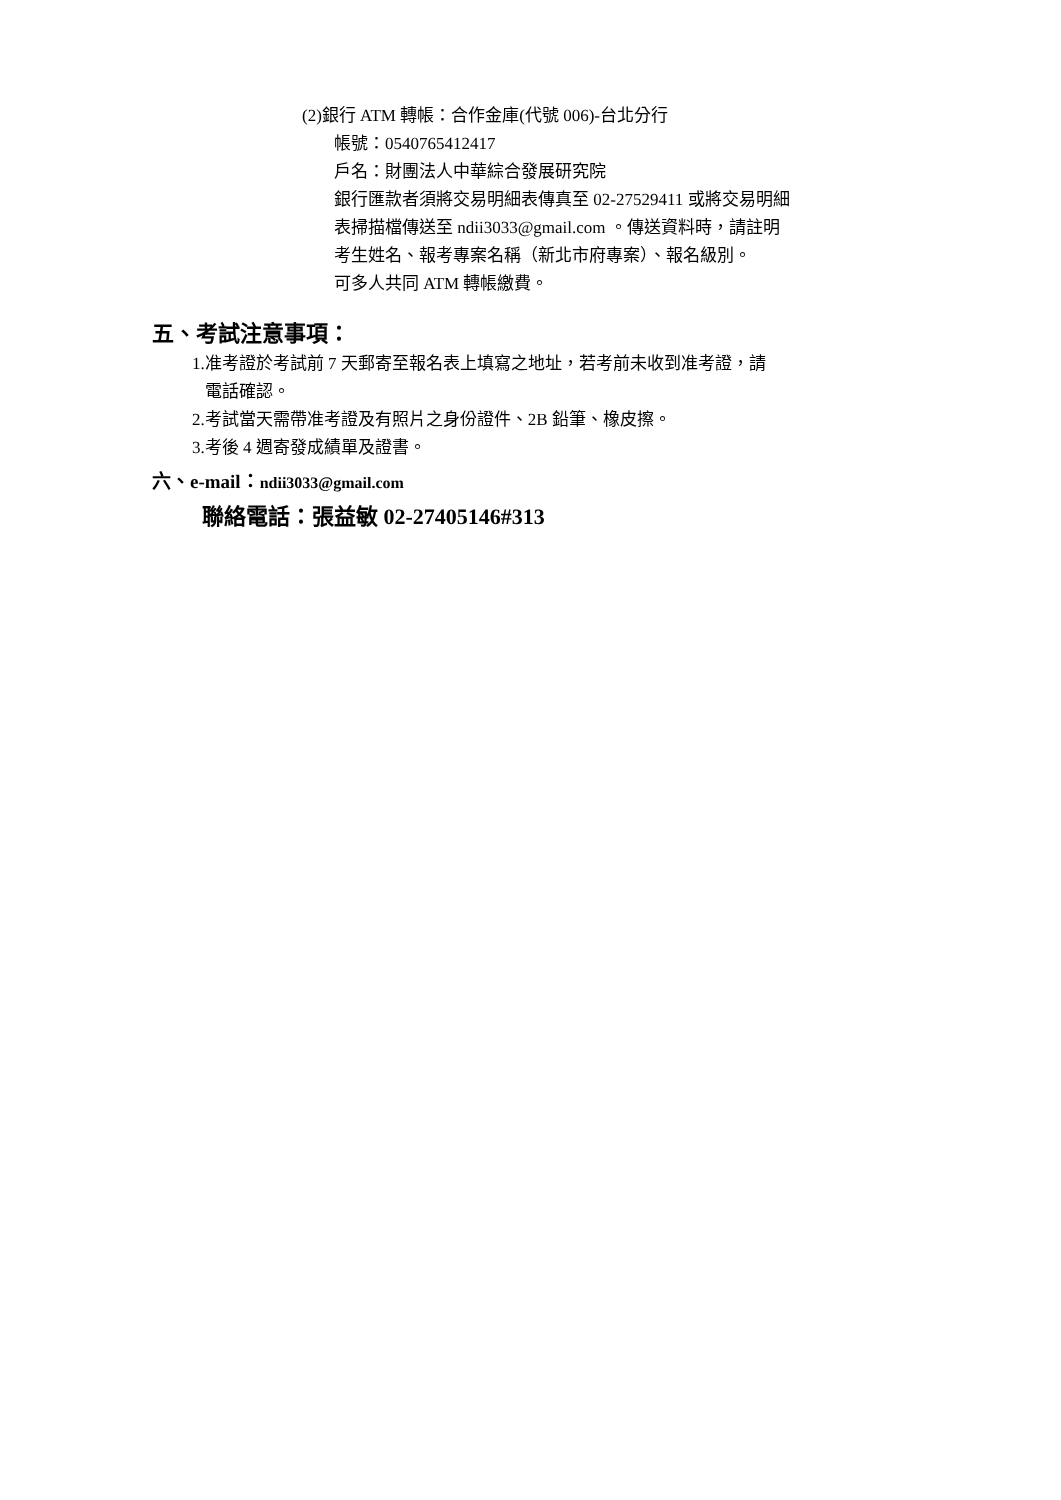(2)銀行 ATM 轉帳：合作金庫(代號 006)-台北分行
帳號：0540765412417
戶名：財團法人中華綜合發展研究院
銀行匯款者須將交易明細表傳真至 02-27529411 或將交易明細
表掃描檔傳送至 ndii3033@gmail.com 。傳送資料時，請註明
考生姓名、報考專案名稱（新北市府專案）、報名級別。
可多人共同 ATM 轉帳繳費。
五、考試注意事項：
1.准考證於考試前 7 天郵寄至報名表上填寫之地址，若考前未收到准考證，請
電話確認。
2.考試當天需帶准考證及有照片之身份證件、2B 鉛筆、橡皮擦。
3.考後 4 週寄發成績單及證書。
六、e-mail：ndii3033@gmail.com
聯絡電話：張益敏 02-27405146#313